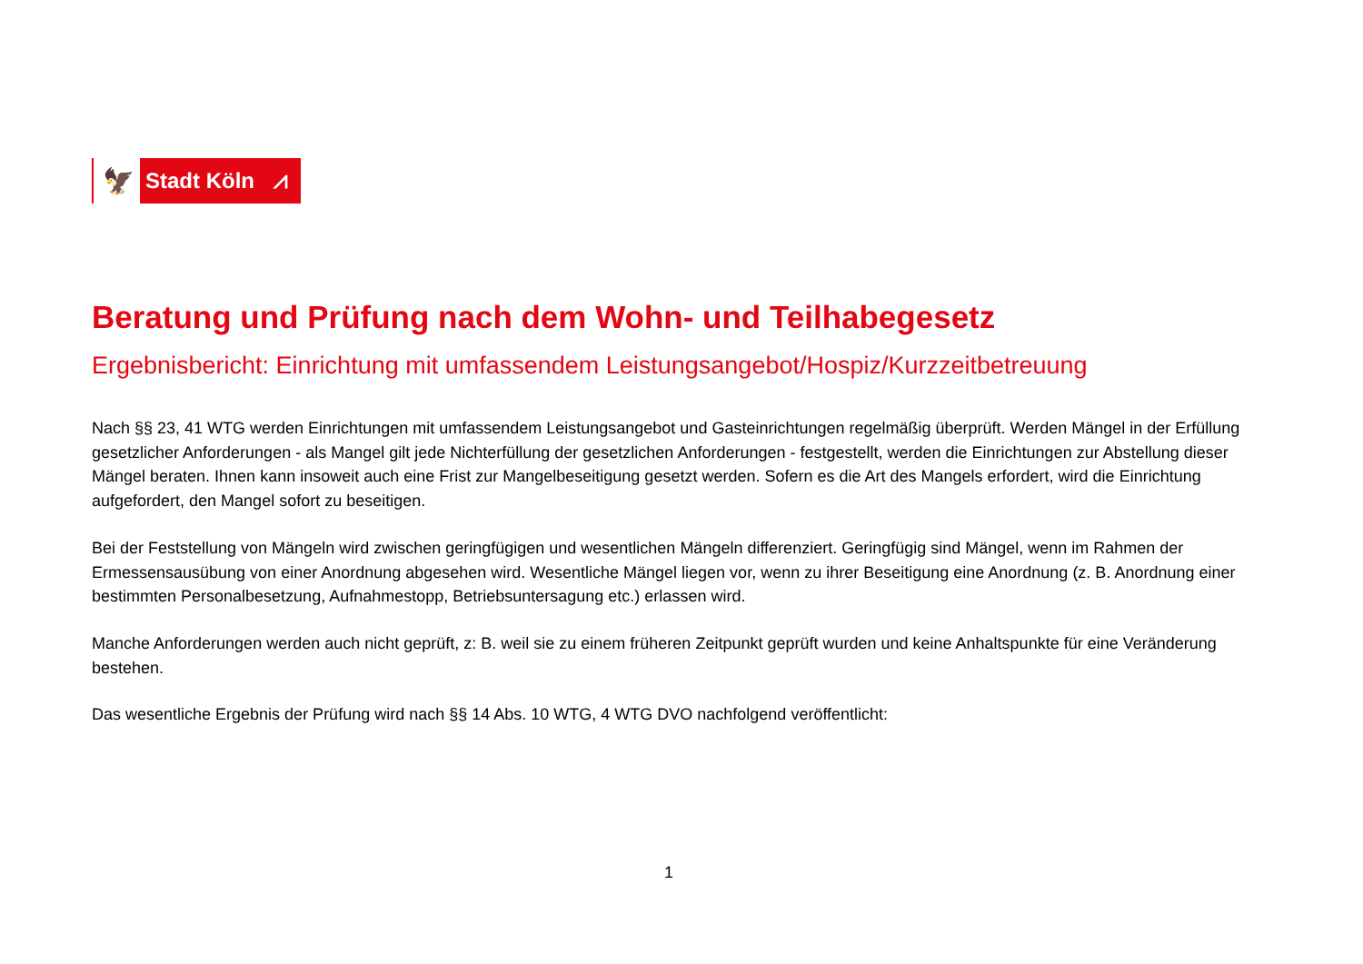🦅
Stadt Köln ⩘
Beratung und Prüfung nach dem Wohn- und Teilhabegesetz
Ergebnisbericht: Einrichtung mit umfassendem Leistungsangebot/Hospiz/Kurzzeitbetreuung
Nach §§ 23, 41 WTG werden Einrichtungen mit umfassendem Leistungsangebot und Gasteinrichtungen regelmäßig überprüft. Werden Mängel in der Erfüllung gesetzlicher Anforderungen - als Mangel gilt jede Nichterfüllung der gesetzlichen Anforderungen - festgestellt, werden die Einrichtungen zur Abstellung dieser Mängel beraten. Ihnen kann insoweit auch eine Frist zur Mangelbeseitigung gesetzt werden. Sofern es die Art des Mangels erfordert, wird die Einrichtung aufgefordert, den Mangel sofort zu beseitigen.
Bei der Feststellung von Mängeln wird zwischen geringfügigen und wesentlichen Mängeln differenziert. Geringfügig sind Mängel, wenn im Rahmen der Ermessensausübung von einer Anordnung abgesehen wird. Wesentliche Mängel liegen vor, wenn zu ihrer Beseitigung eine Anordnung (z. B. Anordnung einer bestimmten Personalbesetzung, Aufnahmestopp, Betriebsuntersagung etc.) erlassen wird.
Manche Anforderungen werden auch nicht geprüft, z: B. weil sie zu einem früheren Zeitpunkt geprüft wurden und keine Anhaltspunkte für eine Veränderung bestehen.
Das wesentliche Ergebnis der Prüfung wird nach §§ 14 Abs. 10 WTG, 4 WTG DVO nachfolgend veröffentlicht:
1